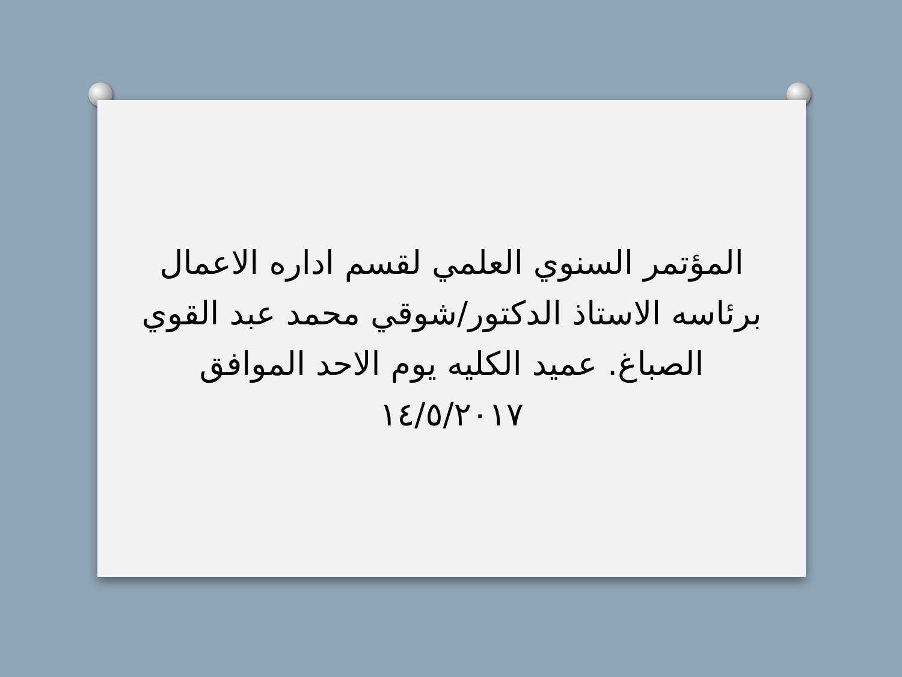المؤتمر السنوي العلمي لقسم اداره الاعمال برئاسه الاستاذ الدكتور/شوقي محمد عبد القوي الصباغ. عميد الكليه يوم الاحد الموافق ١٤/٥/٢٠١٧